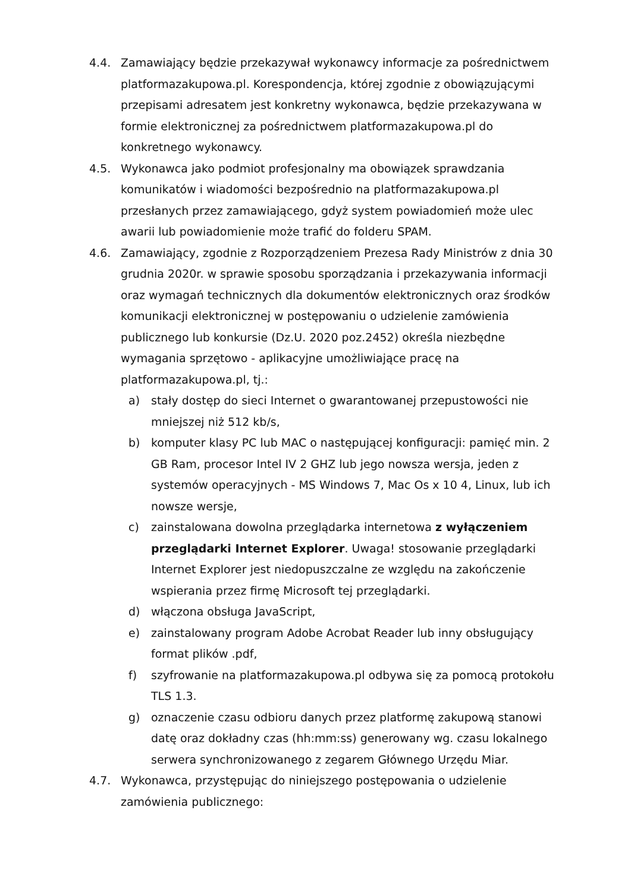4.4. Zamawiający będzie przekazywał wykonawcy informacje za pośrednictwem platformazakupowa.pl. Korespondencja, której zgodnie z obowiązującymi przepisami adresatem jest konkretny wykonawca, będzie przekazywana w formie elektronicznej za pośrednictwem platformazakupowa.pl do konkretnego wykonawcy.
4.5. Wykonawca jako podmiot profesjonalny ma obowiązek sprawdzania komunikatów i wiadomości bezpośrednio na platformazakupowa.pl przesłanych przez zamawiającego, gdyż system powiadomień może ulec awarii lub powiadomienie może trafić do folderu SPAM.
4.6. Zamawiający, zgodnie z Rozporządzeniem Prezesa Rady Ministrów z dnia 30 grudnia 2020r. w sprawie sposobu sporządzania i przekazywania informacji oraz wymagań technicznych dla dokumentów elektronicznych oraz środków komunikacji elektronicznej w postępowaniu o udzielenie zamówienia publicznego lub konkursie (Dz.U. 2020 poz.2452) określa niezbędne wymagania sprzętowo - aplikacyjne umożliwiające pracę na platformazakupowa.pl, tj.:
a) stały dostęp do sieci Internet o gwarantowanej przepustowości nie mniejszej niż 512 kb/s,
b) komputer klasy PC lub MAC o następującej konfiguracji: pamięć min. 2 GB Ram, procesor Intel IV 2 GHZ lub jego nowsza wersja, jeden z systemów operacyjnych - MS Windows 7, Mac Os x 10 4, Linux, lub ich nowsze wersje,
c) zainstalowana dowolna przeglądarka internetowa z wyłączeniem przeglądarki Internet Explorer. Uwaga! stosowanie przeglądarki Internet Explorer jest niedopuszczalne ze względu na zakończenie wspierania przez firmę Microsoft tej przeglądarki.
d) włączona obsługa JavaScript,
e) zainstalowany program Adobe Acrobat Reader lub inny obsługujący format plików .pdf,
f) szyfrowanie na platformazakupowa.pl odbywa się za pomocą protokołu TLS 1.3.
g) oznaczenie czasu odbioru danych przez platformę zakupową stanowi datę oraz dokładny czas (hh:mm:ss) generowany wg. czasu lokalnego serwera synchronizowanego z zegarem Głównego Urzędu Miar.
4.7. Wykonawca, przystępując do niniejszego postępowania o udzielenie zamówienia publicznego: